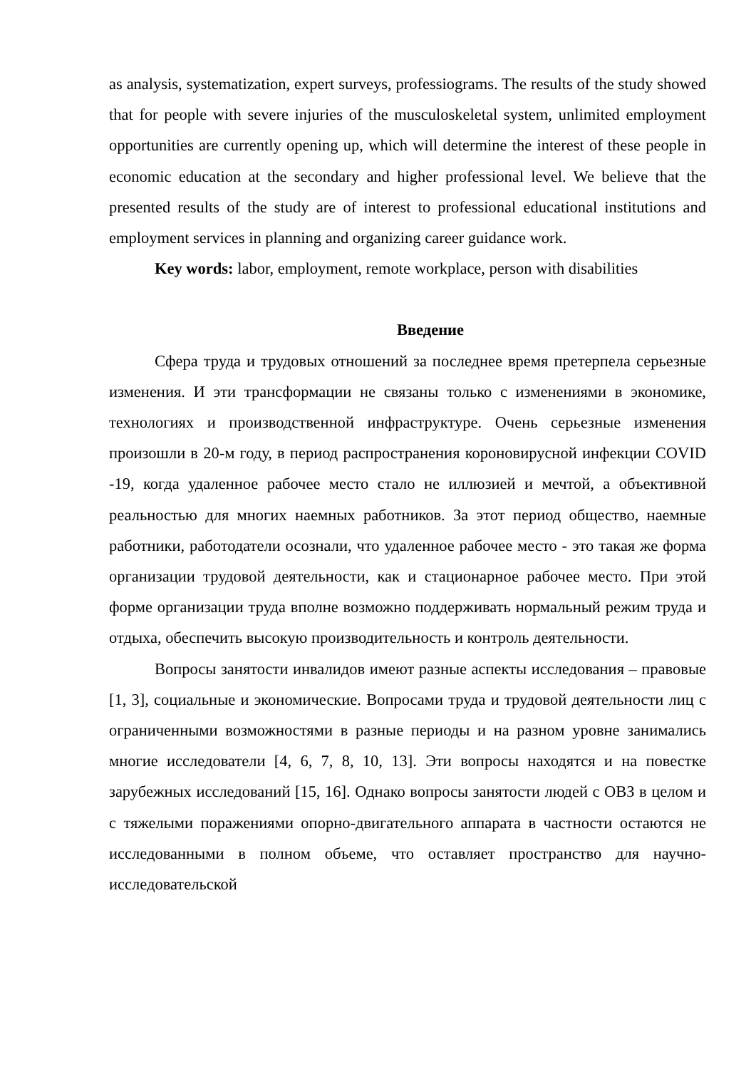as analysis, systematization, expert surveys, professiograms. The results of the study showed that for people with severe injuries of the musculoskeletal system, unlimited employment opportunities are currently opening up, which will determine the interest of these people in economic education at the secondary and higher professional level. We believe that the presented results of the study are of interest to professional educational institutions and employment services in planning and organizing career guidance work.
Key words: labor, employment, remote workplace, person with disabilities
Введение
Сфера труда и трудовых отношений за последнее время претерпела серьезные изменения. И эти трансформации не связаны только с изменениями в экономике, технологиях и производственной инфраструктуре. Очень серьезные изменения произошли в 20-м году, в период распространения короновирусной инфекции COVID -19, когда удаленное рабочее место стало не иллюзией и мечтой, а объективной реальностью для многих наемных работников. За этот период общество, наемные работники, работодатели осознали, что удаленное рабочее место - это такая же форма организации трудовой деятельности, как и стационарное рабочее место. При этой форме организации труда вполне возможно поддерживать нормальный режим труда и отдыха, обеспечить высокую производительность и контроль деятельности.
Вопросы занятости инвалидов имеют разные аспекты исследования – правовые [1, 3], социальные и экономические. Вопросами труда и трудовой деятельности лиц с ограниченными возможностями в разные периоды и на разном уровне занимались многие исследователи [4, 6, 7, 8, 10, 13]. Эти вопросы находятся и на повестке зарубежных исследований [15, 16]. Однако вопросы занятости людей с ОВЗ в целом и с тяжелыми поражениями опорно-двигательного аппарата в частности остаются не исследованными в полном объеме, что оставляет пространство для научно-исследовательской